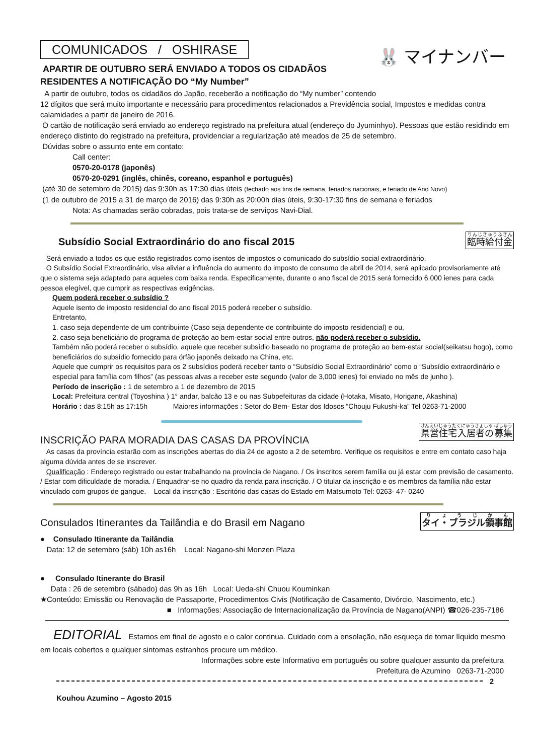COMUNICADOS / OSHIRASE
🐰 マイナンバー
APARTIR DE OUTUBRO SERÁ ENVIADO A TODOS OS CIDADÃOS
RESIDENTES A NOTIFICAÇÃO DO “My Number”
A partir de outubro, todos os cidadãos do Japão, receberão a notificação do “My number” contendo 12 dígitos que será muito importante e necessário para procedimentos relacionados a Previdência social, Impostos e medidas contra calamidades a partir de janeiro de 2016.
O cartão de notificação será enviado ao endereço registrado na prefeitura atual (endereço do Jyuminhyo). Pessoas que estão residindo em endereço distinto do registrado na prefeitura, providenciar a regularização até meados de 25 de setembro.
Dúvidas sobre o assunto ente em contato:
Call center:
0570-20-0178 (japonês)
0570-20-0291 (inglês, chinês, coreano, espanhol e português)
(até 30 de setembro de 2015) das 9:30h as 17:30 dias úteis (fechado aos fins de semana, feriados nacionais, e feriado de Ano Novo)
(1 de outubro de 2015 a 31 de março de 2016) das 9:30h as 20:00h dias úteis, 9:30-17:30 fins de semana e feriados
Nota: As chamadas serão cobradas, pois trata-se de serviços Navi-Dial.
臨時給付金
Subsídio Social Extraordinário do ano fiscal 2015
Será enviado a todos os que estão registrados como isentos de impostos o comunicado do subsídio social extraordinário.
O Subsídio Social Extraordinário, visa aliviar a influência do aumento do imposto de consumo de abril de 2014, será aplicado provisoriamente até que o sistema seja adaptado para aqueles com baixa renda. Especificamente, durante o ano fiscal de 2015 será fornecido 6.000 ienes para cada pessoa elegível, que cumprir as respectivas exigências.
Quem poderá receber o subsídio ?
Aquele isento de imposto residencial do ano fiscal 2015 poderá receber o subsídio.
Entretanto,
1. caso seja dependente de um contribuinte (Caso seja dependente de contribuinte do imposto residencial) e ou,
2. caso seja beneficiário do programa de proteção ao bem-estar social entre outros, não poderá receber o subsídio.
Também não poderá receber o subsídio, aquele que receber subsídio baseado no programa de proteção ao bem-estar social(seikatsu hogo), como beneficiários do subsídio fornecido para órfão japonês deixado na China, etc.
Aquele que cumprir os requisitos para os 2 subsídios poderá receber tanto o “Subsídio Social Extraordinário” como o “Subsídio extraordinário e especial para família com filhos” (as pessoas alvas a receber este segundo (valor de 3,000 ienes) foi enviado no mês de junho ).
Período de inscrição : 1 de setembro a 1 de dezembro de 2015
Local: Prefeitura central (Toyoshina ) 1° andar, balcão 13 e ou nas Subpefeituras da cidade (Hotaka, Misato, Horigane, Akashina)
Horário : das 8:15h as 17:15h Maiores informações : Setor do Bem- Estar dos Idosos “Chouju Fukushi-ka” Tel 0263-71-2000
県営住宅入居者の募集
INSCRIÇÃO PARA MORADIA DAS CASAS DA PROVÍNCIA
As casas da província estarão com as inscrições abertas do dia 24 de agosto a 2 de setembro. Verifique os requisitos e entre em contato caso haja alguma dúvida antes de se inscrever.
Qualificação : Endereço registrado ou estar trabalhando na província de Nagano. / Os inscritos serem família ou já estar com previsão de casamento. / Estar com dificuldade de moradia. / Enquadrar-se no quadro da renda para inscrição. / O titular da inscrição e os membros da família não estar vinculado com grupos de gangue. Local da inscrição : Escritório das casas do Estado em Matsumoto Tel: 0263- 47- 0240
タイ・ブラジル領事館
Consulados Itinerantes da Tailândia e do Brasil em Nagano
● Consulado Itinerante da Tailândia
Data: 12 de setembro (sáb) 10h as16h Local: Nagano-shi Monzen Plaza
● Consulado Itinerante do Brasil
Data : 26 de setembro (sábado) das 9h as 16h Local: Ueda-shi Chuou Kouminkan
★Conteúdo: Emissão ou Renovação de Passaporte, Procedimentos Civis (Notificação de Casamento, Divórcio, Nascimento, etc.)
■ Informações: Associação de Internacionalização da Província de Nagano(ANPI) ☎026-235-7186
EDITORIAL Estamos em final de agosto e o calor continua. Cuidado com a ensolação, não esqueça de tomar líquido mesmo em locais cobertos e qualquer sintomas estranhos procure um médico.
Informações sobre este Informativo em português ou sobre qualquer assunto da prefeitura
Prefeitura de Azumino 0263-71-2000
2
Kouhou Azumino – Agosto 2015